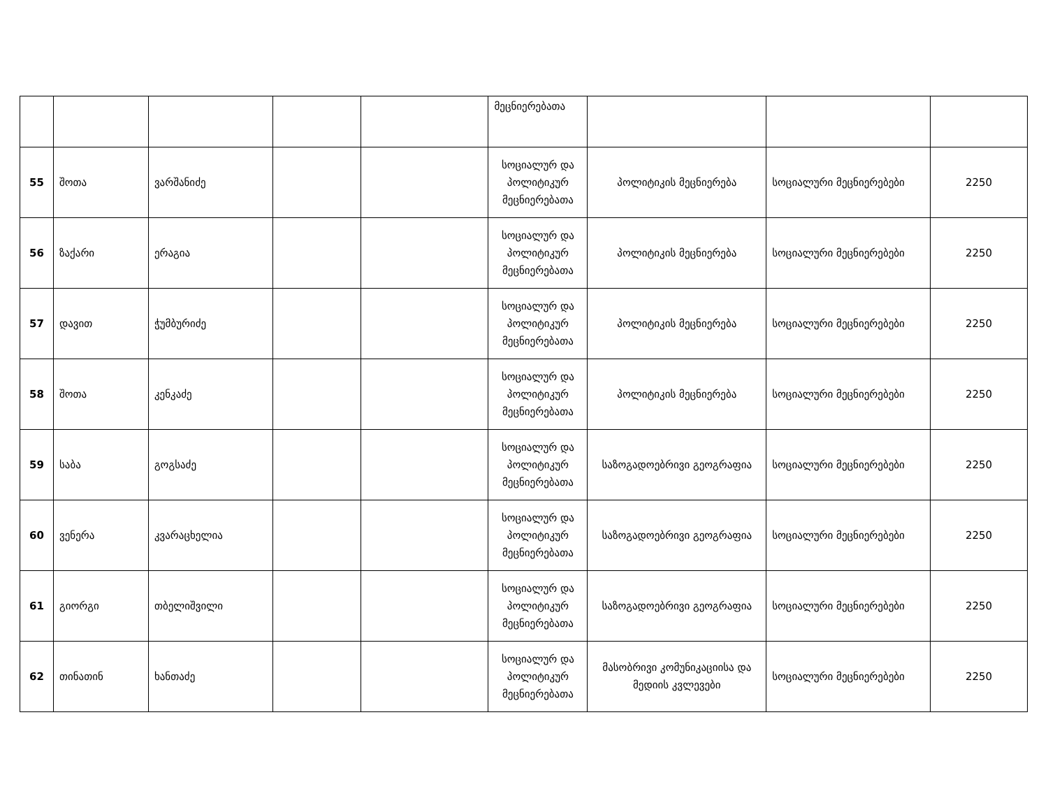| | | | | | მეცნიერებათა | | | |
| 55 | შოთა | ვარშანიძე | | | სოციალურ და პოლიტიკურ მეცნიერებათა | პოლიტიკის მეცნიერება | სოციალური მეცნიერებები | 2250 |
| 56 | ზაქარი | ერაგია | | | სოციალურ და პოლიტიკურ მეცნიერებათა | პოლიტიკის მეცნიერება | სოციალური მეცნიერებები | 2250 |
| 57 | დავით | ჭუმბურიძე | | | სოციალურ და პოლიტიკურ მეცნიერებათა | პოლიტიკის მეცნიერება | სოციალური მეცნიერებები | 2250 |
| 58 | შოთა | კენკაძე | | | სოციალურ და პოლიტიკურ მეცნიერებათა | პოლიტიკის მეცნიერება | სოციალური მეცნიერებები | 2250 |
| 59 | საბა | გოგსაძე | | | სოციალურ და პოლიტიკურ მეცნიერებათა | საზოგადოებრივი გეოგრაფია | სოციალური მეცნიერებები | 2250 |
| 60 | ვენერა | კვარაცხელია | | | სოციალურ და პოლიტიკურ მეცნიერებათა | საზოგადოებრივი გეოგრაფია | სოციალური მეცნიერებები | 2250 |
| 61 | გიორგი | თბელიშვილი | | | სოციალურ და პოლიტიკურ მეცნიერებათა | საზოგადოებრივი გეოგრაფია | სოციალური მეცნიერებები | 2250 |
| 62 | თინათინ | ხანთაძე | | | სოციალურ და პოლიტიკურ მეცნიერებათა | მასობრივი კომუნიკაციისა და მედიის კვლევები | სოციალური მეცნიერებები | 2250 |